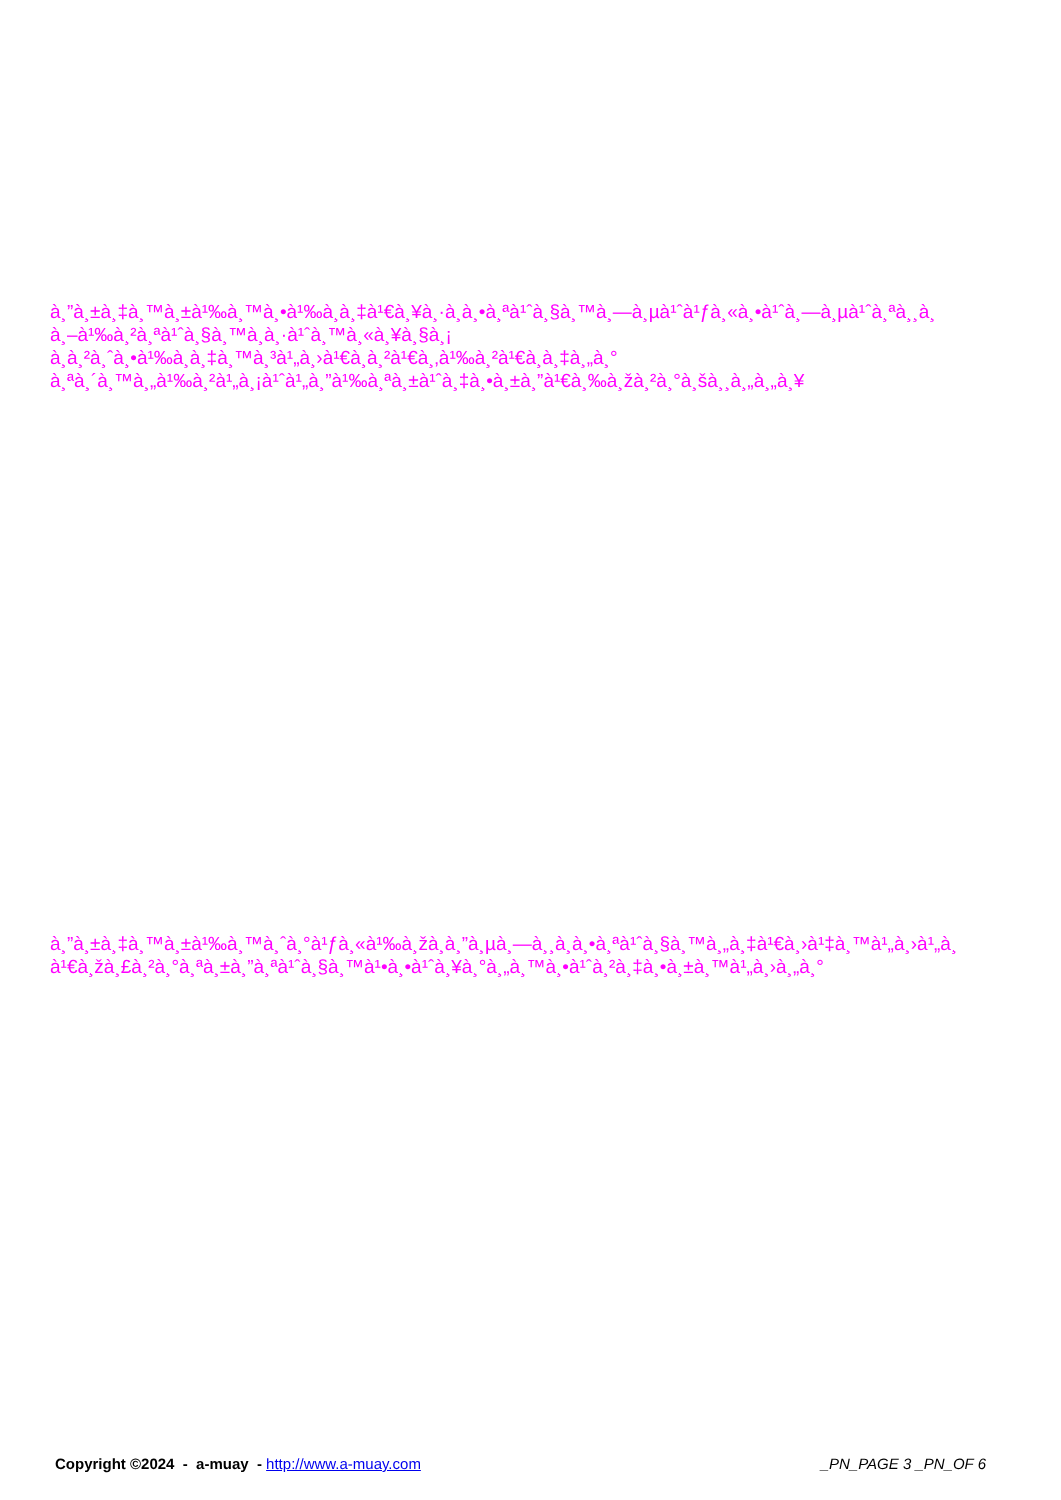à¸”à¸±à¸‡à¸™à¸±à¹‰à¸™à¸•à¹‰à¸­à¸‡à¹€à¸¥à¸·à¸­à¸•à¸ªà¹ˆà¸§à¸™à¸—à¸µà¹ˆà¹ƒà¸«à¸•à¹ˆà¸—à¸µà¹ˆà¸ªà¸¸à¸
à¸–à¹‰à¸²à¸ªà¹ˆà¸§à¸™à¸­à¸·à¹ˆà¸™à¸«à¸¥à¸§à¸¡
à¸­à¸²à¸ˆà¸•à¹‰à¸­à¸‡à¸™à¸³à¹„à¸›à¹€à¸­à¸²à¹€à¸‚à¹‰à¸²à¹€à¸­à¸‡à¸„à¸°
à¸ªà¸´à¸™à¸„à¹‰à¸²à¹„à¸¡à¹ˆà¹„à¸”à¹‰à¸ªà¸±à¹ˆà¸‡à¸•à¸±à¸”à¹€à¸‰à¸žà¸²à¸°à¸šà¸¸à¸„à¸„à¸¥
à¸”à¸±à¸‡à¸™à¸±à¹‰à¸™à¸ˆà¸°à¹ƒà¸«à¹‰à¸žà¸­à¸”à¸µà¸—à¸¸à¸à¸•à¸ªà¹ˆà¸§à¸™à¸„à¸‡à¹€à¸›à¹‡à¸™à¹„à¸›à¹„à¸
à¹€à¸žà¸£à¸²à¸°à¸ªà¸±à¸”à¸ªà¹ˆà¸§à¸™à¹•à¸•à¹ˆà¸¥à¸°à¸„à¸™à¸•à¹ˆà¸²à¸‡à¸•à¸±à¸™à¹„à¸›à¸„à¸°
Copyright ©2024 - a-muay - http://www.a-muay.com
_PN_PAGE 3 _PN_OF 6